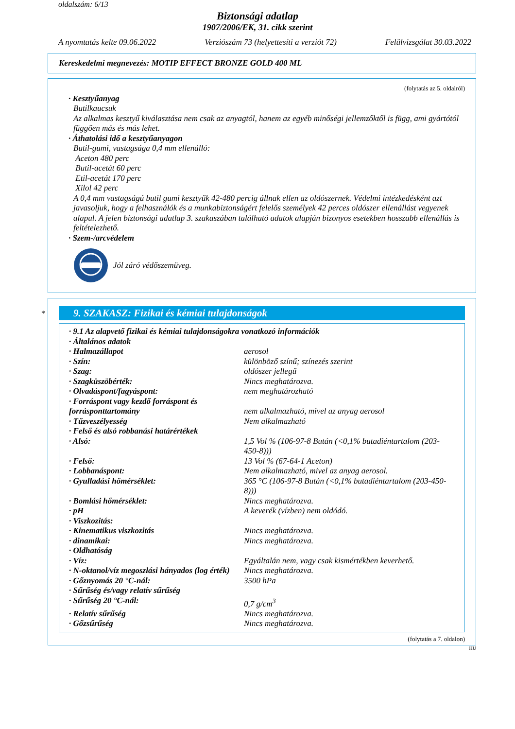oldalszám: 6/13
Biztonsági adatlap
1907/2006/EK, 31. cikk szerint
A nyomtatás kelte 09.06.2022 Verziószám 73 (helyettesíti a verziót 72) Felülvizsgálat 30.03.2022
Kereskedelmi megnevezés: MOTIP EFFECT BRONZE GOLD 400 ML
(folytatás az 5. oldalról)
· Kesztyűanyag
Butilkaucsuk
Az alkalmas kesztyű kiválasztása nem csak az anyagtól, hanem az egyéb minőségi jellemzőktől is függ, ami gyártótól függően más és más lehet.
· Áthatolási idő a kesztyűanyagon
Butil-gumi, vastagsága 0,4 mm ellenálló:
Aceton 480 perc
Butil-acetát 60 perc
Etil-acetát 170 perc
Xilol 42 perc
A 0,4 mm vastagságú butil gumi kesztyűk 42-480 percig állnak ellen az oldószernek. Védelmi intézkedésként azt javasoljuk, hogy a felhasználók és a munkabiztonságért felelős személyek 42 perces oldószer ellenállást vegyenek alapul. A jelen biztonsági adatlap 3. szakaszában található adatok alapján bizonyos esetekben hosszabb ellenállás is feltételezhető.
· Szem-/arcvédelem
Jól záró védőszemüveg.
*
9. SZAKASZ: Fizikai és kémiai tulajdonságok
| · 9.1 Az alapvető fizikai és kémiai tulajdonságokra vonatkozó információk | |
| · Általános adatok | |
| · Halmazállapot | aerosol |
| · Szín: | különböző színű; színezés szerint |
| · Szag: | oldószer jellegű |
| · Szagküszöbérték: | Nincs meghatározva. |
| · Olvadáspont/fagyáspont: | nem meghatározható |
| · Forráspont vagy kezdő forráspont és forrásponttartomány | nem alkalmazható, mivel az anyag aerosol |
| · Tűzveszélyesség | Nem alkalmazható |
| · Felső és alsó robbanási határértékek | |
| · Alsó: | 1,5 Vol % (106-97-8 Bután (<0,1% butadiéntartalom (203-450-8))) |
| · Felső: | 13 Vol % (67-64-1 Aceton) |
| · Lobbanáspont: | Nem alkalmazható, mivel az anyag aerosol. |
| · Gyulladási hőmérséklet: | 365 °C (106-97-8 Bután (<0,1% butadiéntartalom (203-450-8))) |
| · Bomlási hőmérséklet: | Nincs meghatározva. |
| · pH | A keverék (vízben) nem oldódó. |
| · Viszkozitás: | |
| · Kinematikus viszkozitás | Nincs meghatározva. |
| · dinamikai: | Nincs meghatározva. |
| · Oldhatóság | |
| · Víz: | Egyáltalán nem, vagy csak kismértékben keverhető. |
| · N-oktanol/víz megoszlási hányados (log érték) | Nincs meghatározva. |
| · Gőznyomás 20 °C-nál: | 3500 hPa |
| · Sűrűség és/vagy relatív sűrűség | |
| · Sűrűség 20 °C-nál: | 0,7 g/cm<sup>3</sup> |
| · Relatív sűrűség | Nincs meghatározva. |
| · Gőzsűrűség | Nincs meghatározva. |
(folytatás a 7. oldalon)
HU